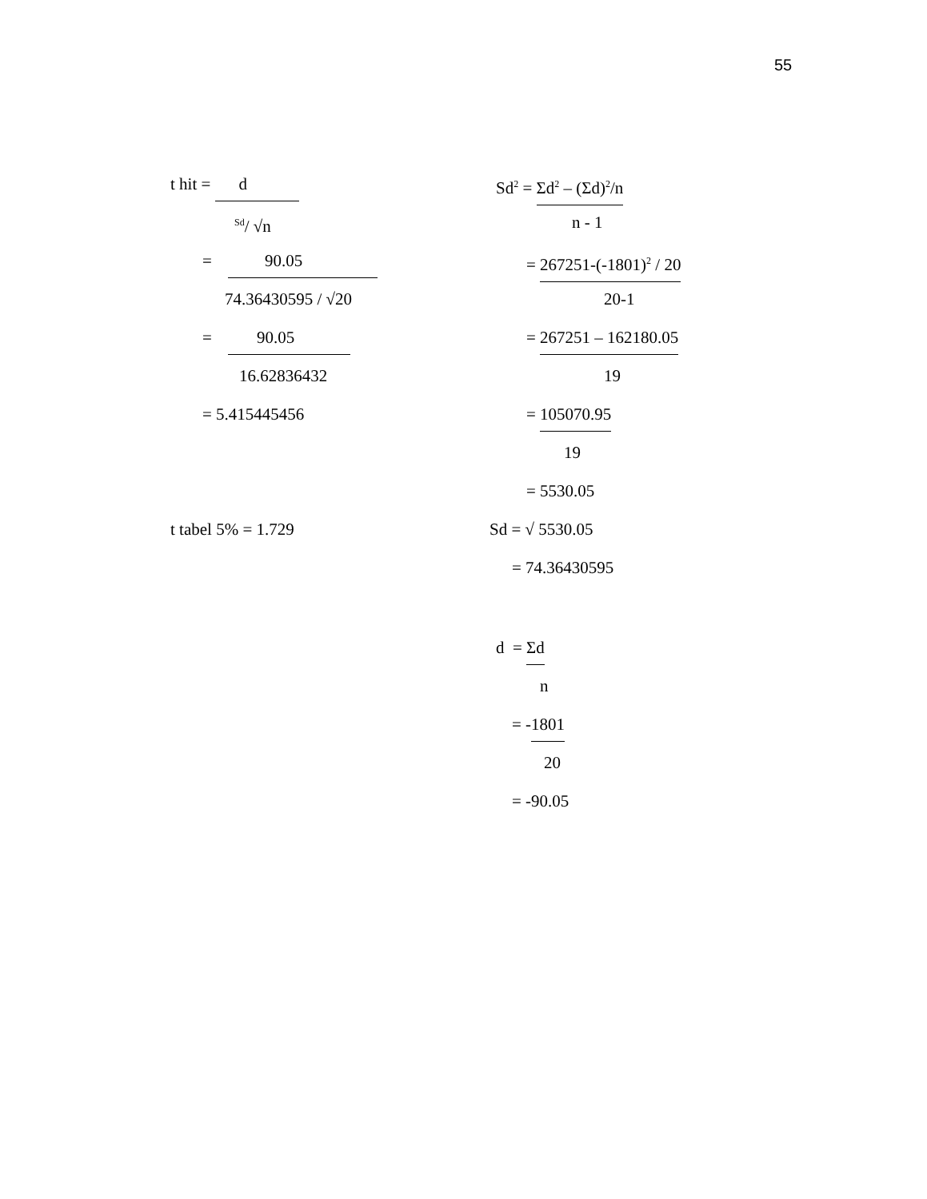55
t hit = d
<sup>Sd</sup>/ √n
= 90.05
74.36430595 / √20
= 90.05
16.62836432
= 5.415445456
t tabel 5% = 1.729
Sd<sup>2</sup> = Σd<sup>2</sup> – (Σd)<sup>2</sup>/n
n - 1
= 267251-(-1801)<sup>2</sup> / 20
20-1
= 267251 – 162180.05
19
= 105070.95
19
= 5530.05
Sd = √ 5530.05
= 74.36430595
d = Σd
n
= -1801
20
= -90.05